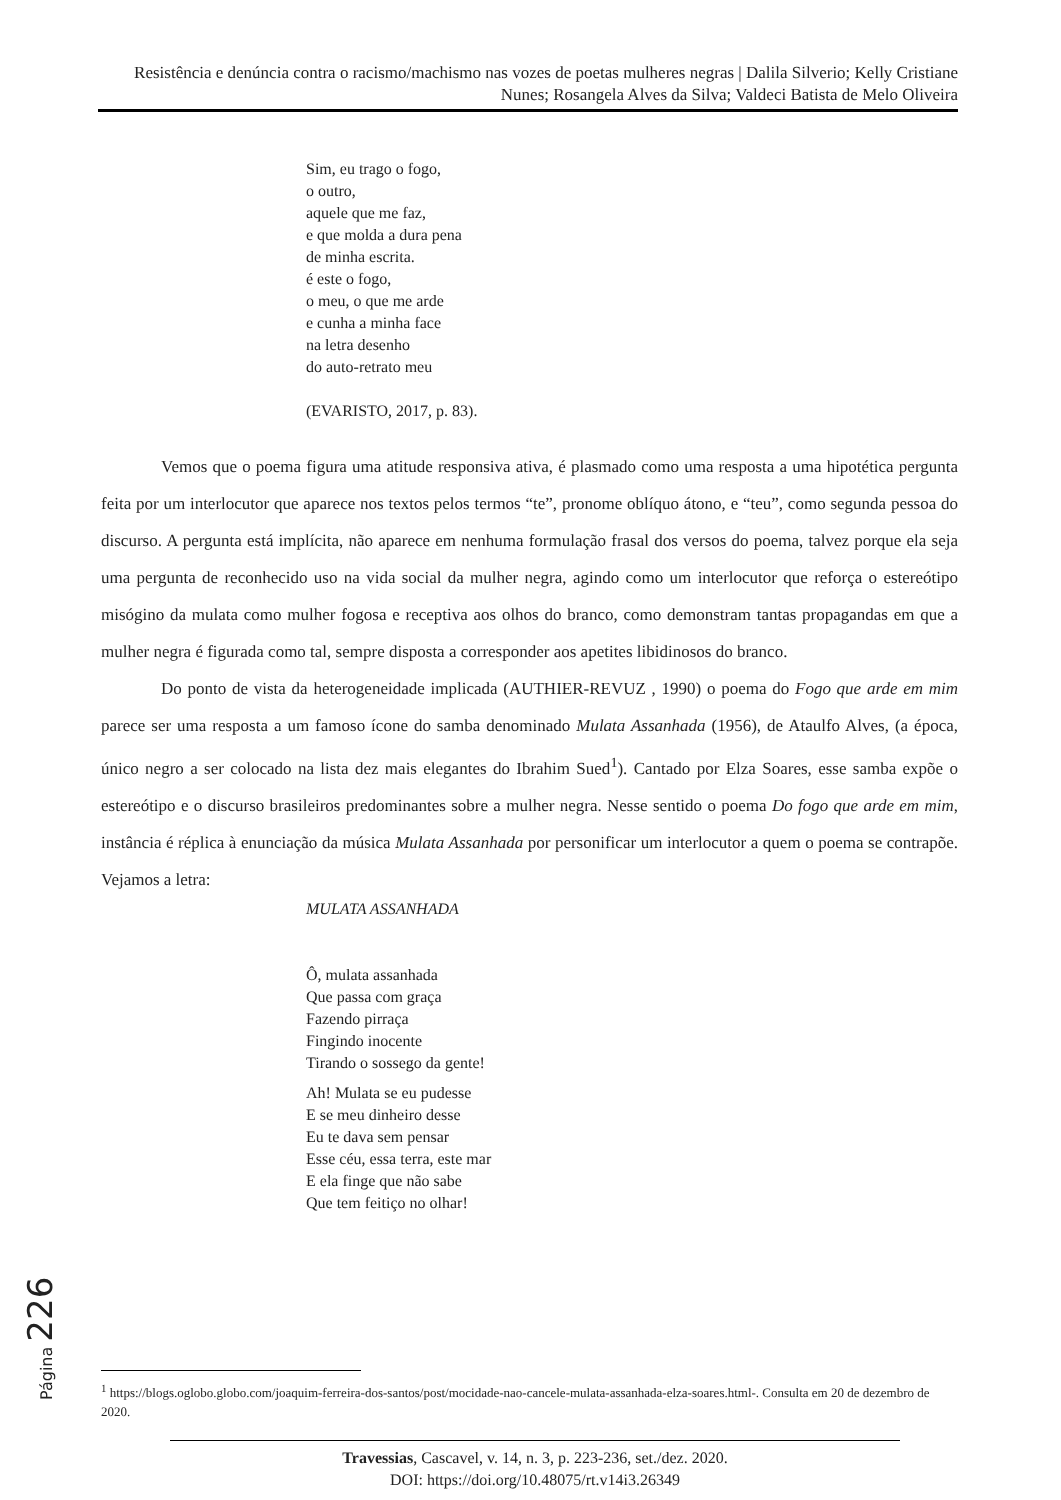Resistência e denúncia contra o racismo/machismo nas vozes de poetas mulheres negras | Dalila Silverio; Kelly Cristiane Nunes; Rosangela Alves da Silva; Valdeci Batista de Melo Oliveira
Sim, eu trago o fogo,
o outro,
aquele que me faz,
e que molda a dura pena
de minha escrita.
é este o fogo,
o meu, o que me arde
e cunha a minha face
na letra desenho
do auto-retrato meu
(EVARISTO, 2017, p. 83).
Vemos que o poema figura uma atitude responsiva ativa, é plasmado como uma resposta a uma hipotética pergunta feita por um interlocutor que aparece nos textos pelos termos “te”, pronome oblíquo átono, e “teu”, como segunda pessoa do discurso. A pergunta está implícita, não aparece em nenhuma formulação frasal dos versos do poema, talvez porque ela seja uma pergunta de reconhecido uso na vida social da mulher negra, agindo como um interlocutor que reforça o estereótipo misógino da mulata como mulher fogosa e receptiva aos olhos do branco, como demonstram tantas propagandas em que a mulher negra é figurada como tal, sempre disposta a corresponder aos apetites libidinosos do branco.
Do ponto de vista da heterogeneidade implicada (AUTHIER-REVUZ , 1990) o poema do Fogo que arde em mim parece ser uma resposta a um famoso ícone do samba denominado Mulata Assanhada (1956), de Ataulfo Alves, (a época, único negro a ser colocado na lista dez mais elegantes do Ibrahim Sued<sup>1</sup>). Cantado por Elza Soares, esse samba expõe o estereótipo e o discurso brasileiros predominantes sobre a mulher negra. Nesse sentido o poema Do fogo que arde em mim, instância é réplica à enunciação da música Mulata Assanhada por personificar um interlocutor a quem o poema se contrapõe. Vejamos a letra:
MULATA ASSANHADA
Ô, mulata assanhada
Que passa com graça
Fazendo pirraça
Fingindo inocente
Tirando o sossego da gente!
Ah! Mulata se eu pudesse
E se meu dinheiro desse
Eu te dava sem pensar
Esse céu, essa terra, este mar
E ela finge que não sabe
Que tem feitiço no olhar!
Página 226
<sup>1</sup> https://blogs.oglobo.globo.com/joaquim-ferreira-dos-santos/post/mocidade-nao-cancele-mulata-assanhada-elza-soares.html-. Consulta em 20 de dezembro de 2020.
Travessias, Cascavel, v. 14, n. 3, p. 223-236, set./dez. 2020.
DOI: https://doi.org/10.48075/rt.v14i3.26349